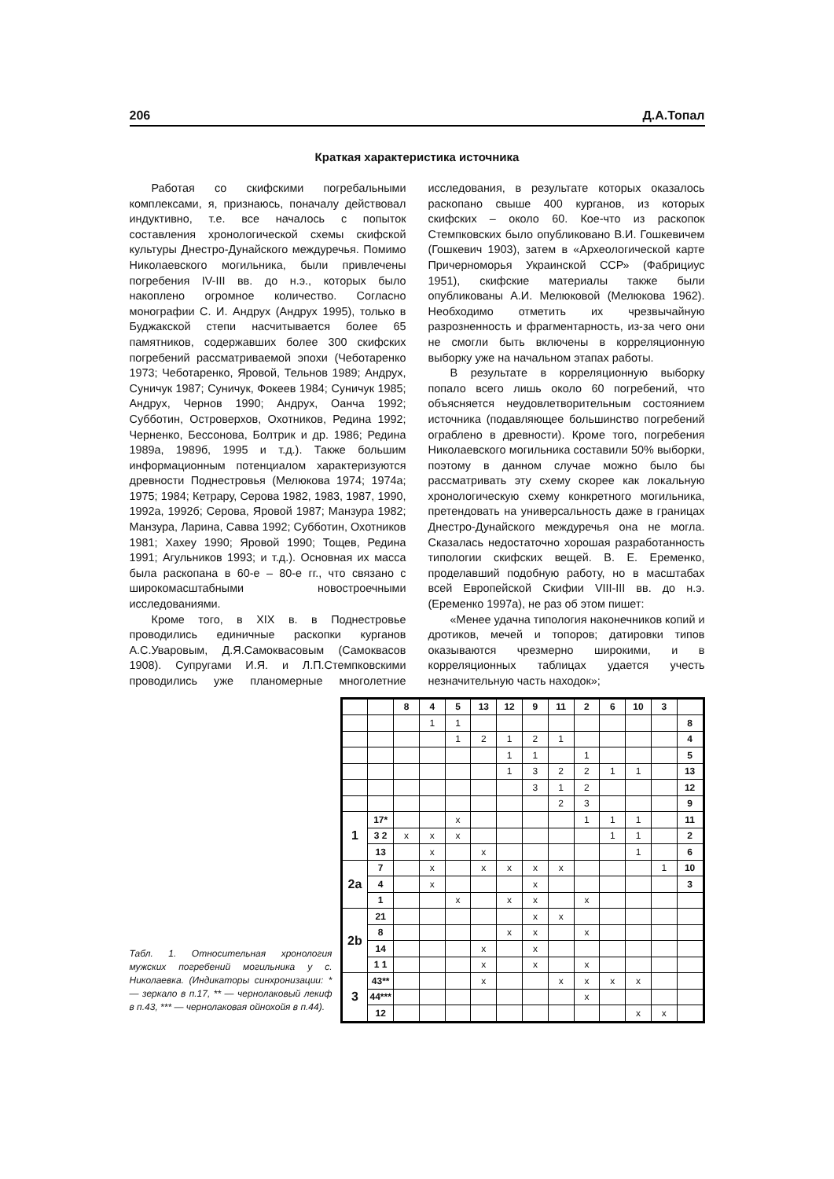206 Д.А.Топал
Краткая характеристика источника
Работая со скифскими погребальными комплексами, я, признаюсь, поначалу действовал индуктивно, т.е. все началось с попыток составления хронологической схемы скифской культуры Днестро-Дунайского междуречья. Помимо Николаевского могильника, были привлечены погребения IV-III вв. до н.э., которых было накоплено огромное количество. Согласно монографии С. И. Андрух (Андрух 1995), только в Буджакской степи насчитывается более 65 памятников, содержавших более 300 скифских погребений рассматриваемой эпохи (Чеботаренко 1973; Чеботаренко, Яровой, Тельнов 1989; Андрух, Суничук 1987; Суничук, Фокеев 1984; Суничук 1985; Андрух, Чернов 1990; Андрух, Оанча 1992; Субботин, Островерхов, Охотников, Редина 1992; Черненко, Бессонова, Болтрик и др. 1986; Редина 1989а, 1989б, 1995 и т.д.). Также большим информационным потенциалом характеризуются древности Поднестровья (Мелюкова 1974; 1974а; 1975; 1984; Кетрару, Серова 1982, 1983, 1987, 1990, 1992а, 1992б; Серова, Яровой 1987; Манзура 1982; Манзура, Ларина, Савва 1992; Субботин, Охотников 1981; Хахеу 1990; Яровой 1990; Тощев, Редина 1991; Агульников 1993; и т.д.). Основная их масса была раскопана в 60-е – 80-е гг., что связано с широкомасштабными новостроечными исследованиями.
Кроме того, в XIX в. в Поднестровье проводились единичные раскопки курганов А.С.Уваровым, Д.Я.Самоквасовым (Самоквасов 1908). Супругами И.Я. и Л.П.Стемпковскими проводились уже планомерные многолетние исследования, в результате которых оказалось раскопано свыше 400 курганов, из которых скифских – около 60. Кое-что из раскопок Стемпковских было опубликовано В.И. Гошкевичем (Гошкевич 1903), затем в «Археологической карте Причерноморья Украинской ССР» (Фабрициус 1951), скифские материалы также были опубликованы А.И. Мелюковой (Мелюкова 1962). Необходимо отметить их чрезвычайную разрозненность и фрагментарность, из-за чего они не смогли быть включены в корреляционную выборку уже на начальном этапах работы.
В результате в корреляционную выборку попало всего лишь около 60 погребений, что объясняется неудовлетворительным состоянием источника (подавляющее большинство погребений ограблено в древности). Кроме того, погребения Николаевского могильника составили 50% выборки, поэтому в данном случае можно было бы рассматривать эту схему скорее как локальную хронологическую схему конкретного могильника, претендовать на универсальность даже в границах Днестро-Дунайского междуречья она не могла. Сказалась недостаточно хорошая разработанность типологии скифских вещей. В. Е. Еременко, проделавший подобную работу, но в масштабах всей Европейской Скифии VIII-III вв. до н.э. (Еременко 1997а), не раз об этом пишет:
«Менее удачна типология наконечников копий и дротиков, мечей и топоров; датировки типов оказываются чрезмерно широкими, и в корреляционных таблицах удается учесть незначительную часть находок»;
Табл. 1. Относительная хронология мужских погребений могильника у с. Николаевка. (Индикаторы синхронизации: * — зеркало в п.17, ** — чернолаковый лекиф в п.43, *** — чернолаковая ойнохойя в п.44).
| | | 8 | 4 | 5 | 13 | 12 | 9 | 11 | 2 | 6 | 10 | 3 | |
| | | | 1 | 1 | | | | | | | | | 8 |
| | | | | 1 | 2 | 1 | 2 | 1 | | | | | 4 |
| | | | | | | 1 | 1 | | 1 | | | | 5 |
| | | | | | | 1 | 3 | 2 | 2 | 1 | 1 | | 13 |
| | | | | | | | 3 | 1 | 2 | | | | 12 |
| | | | | | | | | 2 | 3 | | | | 9 |
| 1 | 17* | | | x | | | | | 1 | 1 | 1 | | 11 |
| | 3 2 | x | x | x | | | | | | 1 | 1 | | 2 |
| | 13 | | x | | x | | | | | | 1 | | 6 |
| 2a | 7 | | x | | x | x | x | x | | | | 1 | 10 |
| | 4 | | x | | | | x | | | | | | 3 |
| | 1 | | | x | | x | x | | x | | | | |
| 2b | 21 | | | | | | x | x | | | | | |
| | 8 | | | | | x | x | | x | | | | |
| | 14 | | | | x | | x | | | | | | |
| | 1 1 | | | | x | | x | | x | | | | |
| 3 | 43** | | | | x | | | x | x | x | x | | |
| | 44*** | | | | | | | | x | | | | |
| | 12 | | | | | | | | | | x | x | |